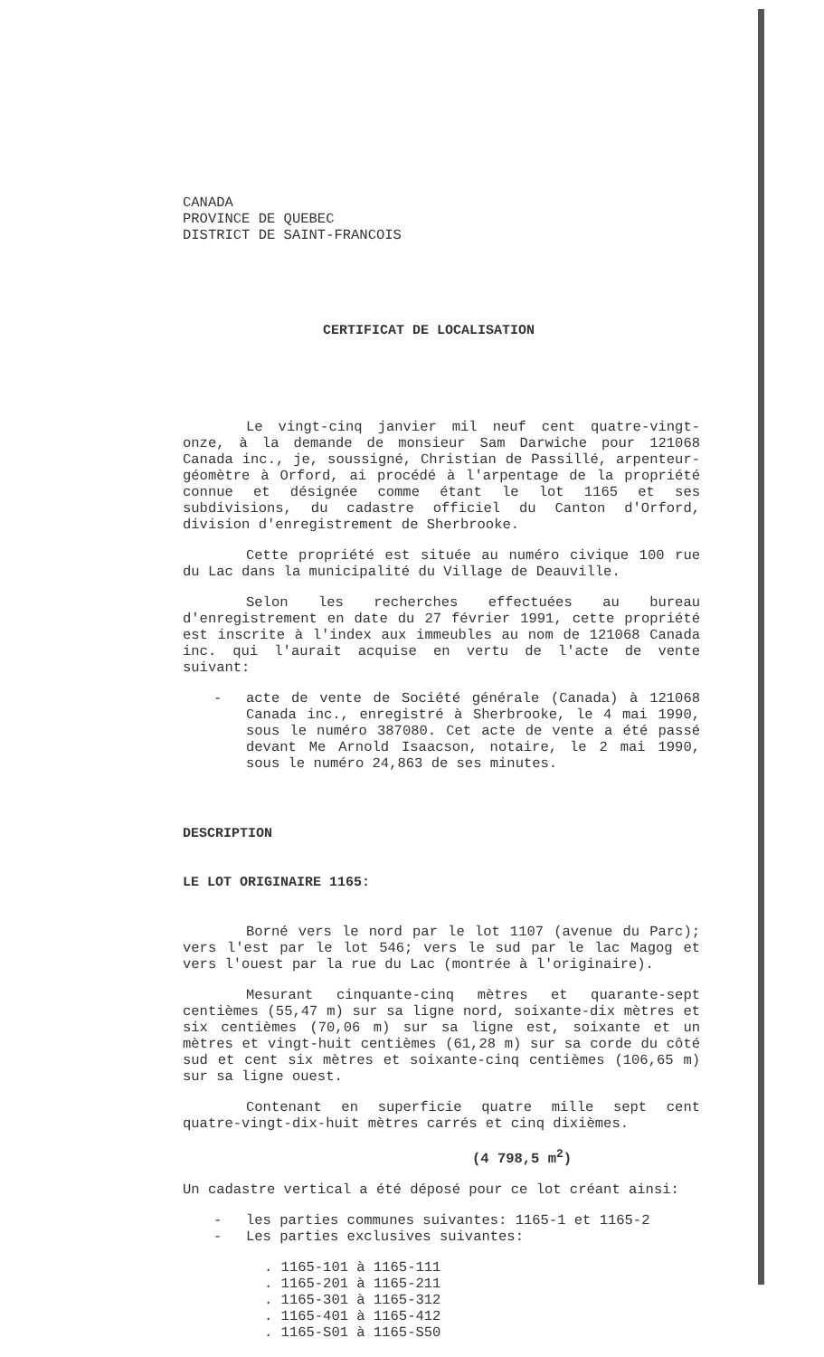CANADA
PROVINCE DE QUEBEC
DISTRICT DE SAINT-FRANCOIS
CERTIFICAT DE LOCALISATION
Le vingt-cinq janvier mil neuf cent quatre-vingt-onze, à la demande de monsieur Sam Darwiche pour 121068 Canada inc., je, soussigné, Christian de Passillé, arpenteur-géomètre à Orford, ai procédé à l'arpentage de la propriété connue et désignée comme étant le lot 1165 et ses subdivisions, du cadastre officiel du Canton d'Orford, division d'enregistrement de Sherbrooke.
Cette propriété est située au numéro civique 100 rue du Lac dans la municipalité du Village de Deauville.
Selon les recherches effectuées au bureau d'enregistrement en date du 27 février 1991, cette propriété est inscrite à l'index aux immeubles au nom de 121068 Canada inc. qui l'aurait acquise en vertu de l'acte de vente suivant:
- acte de vente de Société générale (Canada) à 121068 Canada inc., enregistré à Sherbrooke, le 4 mai 1990, sous le numéro 387080. Cet acte de vente a été passé devant Me Arnold Isaacson, notaire, le 2 mai 1990, sous le numéro 24,863 de ses minutes.
DESCRIPTION
LE LOT ORIGINAIRE 1165:
Borné vers le nord par le lot 1107 (avenue du Parc); vers l'est par le lot 546; vers le sud par le lac Magog et vers l'ouest par la rue du Lac (montrée à l'originaire).
Mesurant cinquante-cinq mètres et quarante-sept centièmes (55,47 m) sur sa ligne nord, soixante-dix mètres et six centièmes (70,06 m) sur sa ligne est, soixante et un mètres et vingt-huit centièmes (61,28 m) sur sa corde du côté sud et cent six mètres et soixante-cinq centièmes (106,65 m) sur sa ligne ouest.
Contenant en superficie quatre mille sept cent quatre-vingt-dix-huit mètres carrés et cinq dixièmes.
(4 798,5 m<sup>2</sup>)
Un cadastre vertical a été déposé pour ce lot créant ainsi:
- les parties communes suivantes: 1165-1 et 1165-2
- Les parties exclusives suivantes:
. 1165-101 à 1165-111
. 1165-201 à 1165-211
. 1165-301 à 1165-312
. 1165-401 à 1165-412
. 1165-S01 à 1165-S50